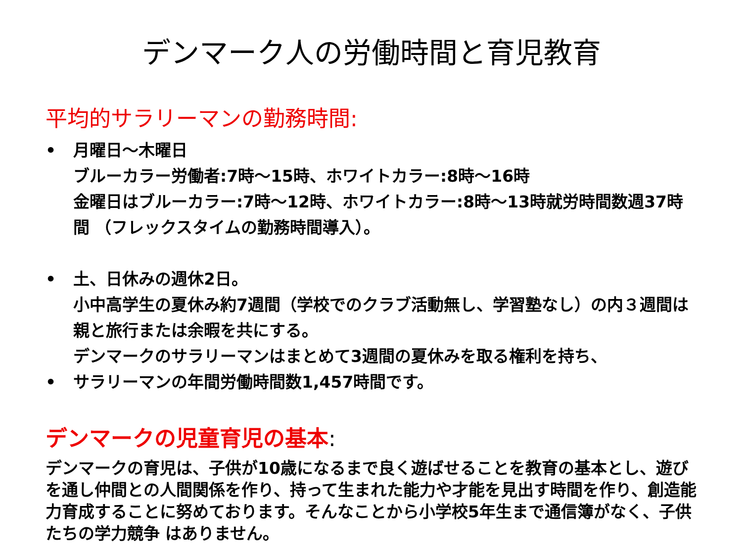デンマーク人の労働時間と育児教育
平均的サラリーマンの勤務時間:
• 月曜日～木曜日
ブルーカラー労働者:7時～15時、ホワイトカラー:8時～16時
金曜日はブルーカラー:7時～12時、ホワイトカラー:8時～13時就労時間数週37時間 （フレックスタイムの勤務時間導入）。
• 土、日休みの週休2日。
小中高学生の夏休み約7週間（学校でのクラブ活動無し、学習塾なし）の内３週間は親と旅行または余暇を共にする。
デンマークのサラリーマンはまとめて3週間の夏休みを取る権利を持ち、
• サラリーマンの年間労働時間数1,457時間です。
デンマークの児童育児の基本:
デンマークの育児は、子供が10歳になるまで良く遊ばせることを教育の基本とし、遊びを通し仲間との人間関係を作り、持って生まれた能力や才能を見出す時間を作り、創造能力育成することに努めております。そんなことから小学校5年生まで通信簿がなく、子供たちの学力競争 はありません。